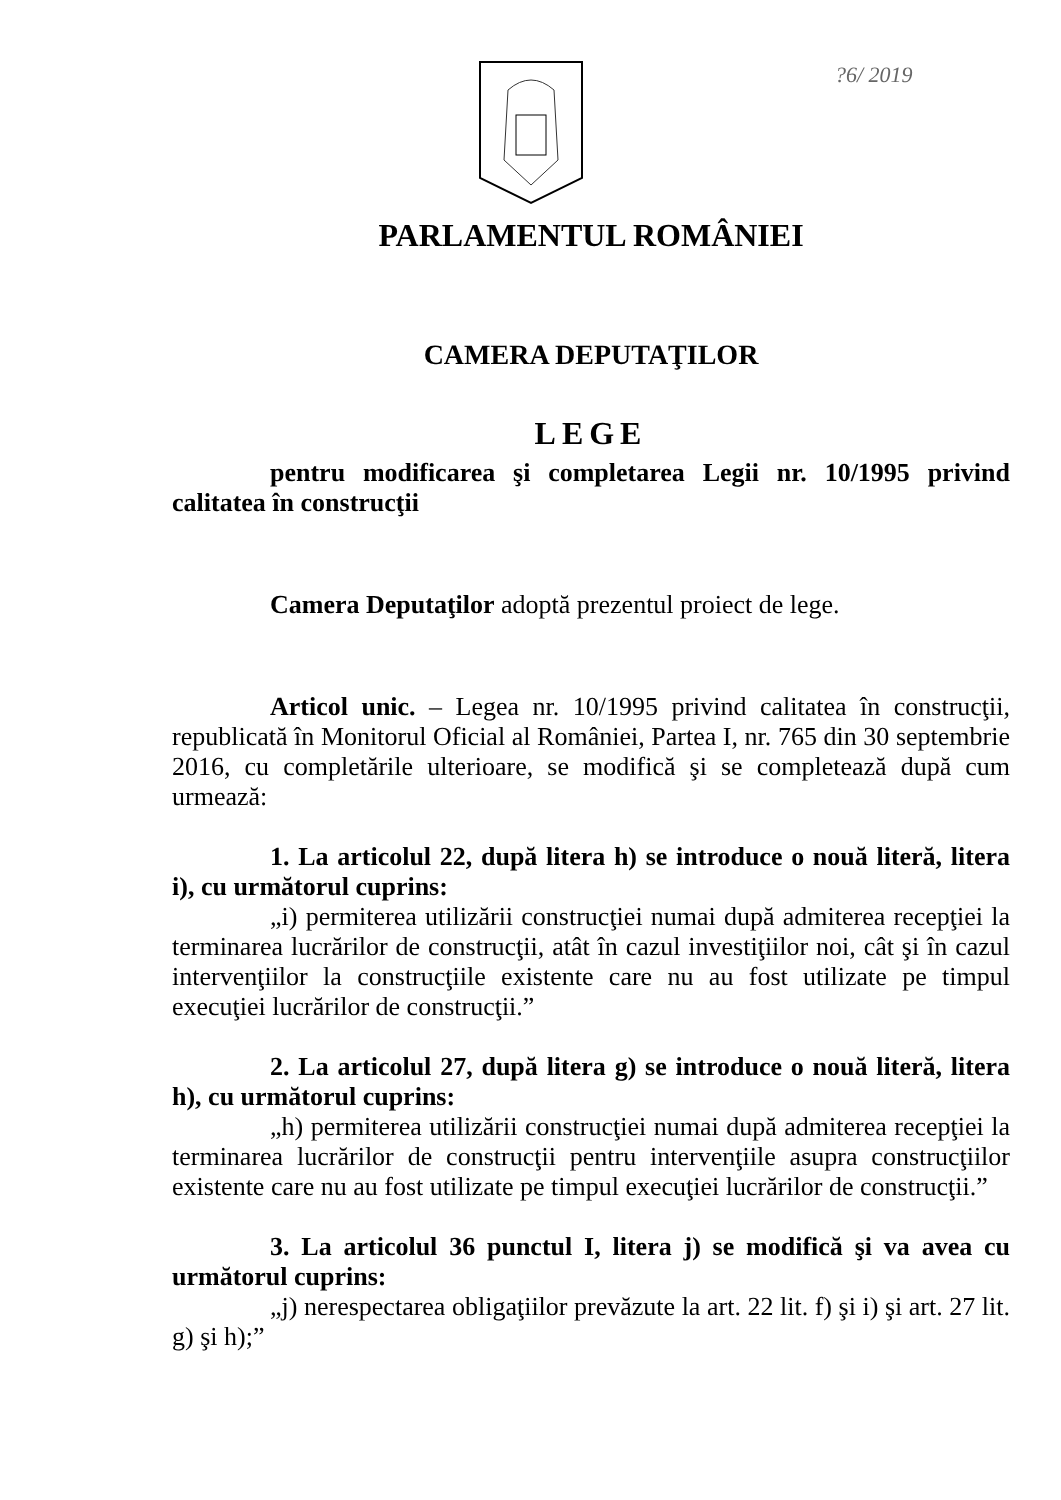?6/ 2019
PARLAMENTUL ROMÂNIEI
CAMERA DEPUTAŢILOR
LEGE
pentru modificarea şi completarea Legii nr. 10/1995 privind calitatea în construcţii
Camera Deputaţilor adoptă prezentul proiect de lege.
Articol unic. – Legea nr. 10/1995 privind calitatea în construcţii, republicată în Monitorul Oficial al României, Partea I, nr. 765 din 30 septembrie 2016, cu completările ulterioare, se modifică şi se completează după cum urmează:
1. La articolul 22, după litera h) se introduce o nouă literă, litera i), cu următorul cuprins:
„i) permiterea utilizării construcţiei numai după admiterea recepţiei la terminarea lucrărilor de construcţii, atât în cazul investiţiilor noi, cât şi în cazul intervenţiilor la construcţiile existente care nu au fost utilizate pe timpul execuţiei lucrărilor de construcţii.”
2. La articolul 27, după litera g) se introduce o nouă literă, litera h), cu următorul cuprins:
„h) permiterea utilizării construcţiei numai după admiterea recepţiei la terminarea lucrărilor de construcţii pentru intervenţiile asupra construcţiilor existente care nu au fost utilizate pe timpul execuţiei lucrărilor de construcţii.”
3. La articolul 36 punctul I, litera j) se modifică şi va avea cu următorul cuprins:
„j) nerespectarea obligaţiilor prevăzute la art. 22 lit. f) şi i) şi art. 27 lit. g) şi h);”